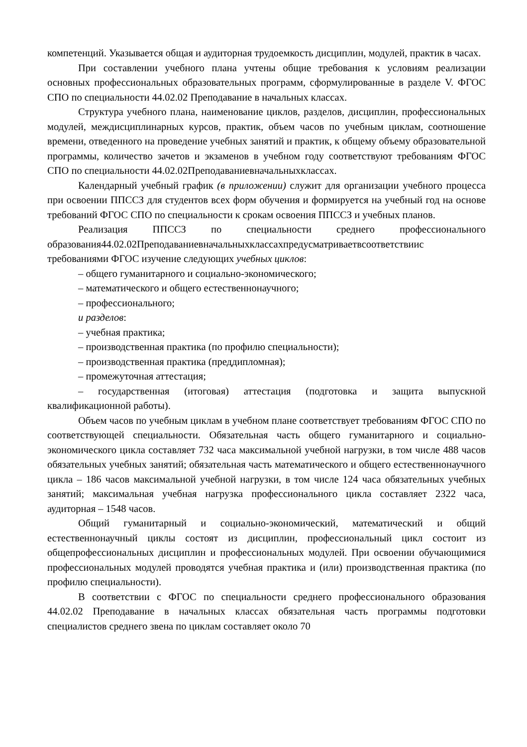компетенций. Указывается общая и аудиторная трудоемкость дисциплин, модулей, практик в часах.
При составлении учебного плана учтены общие требования к условиям реализации основных профессиональных образовательных программ, сформулированные в разделе V. ФГОС СПО по специальности 44.02.02 Преподавание в начальных классах.
Структура учебного плана, наименование циклов, разделов, дисциплин, профессиональных модулей, междисциплинарных курсов, практик, объем часов по учебным циклам, соотношение времени, отведенного на проведение учебных занятий и практик, к общему объему образовательной программы, количество зачетов и экзаменов в учебном году соответствуют требованиям ФГОС СПО по специальности 44.02.02Преподаваниевначальныхклассах.
Календарный учебный график (в приложении) служит для организации учебного процесса при освоении ППССЗ для студентов всех форм обучения и формируется на учебный год на основе требований ФГОС СПО по специальности к срокам освоения ППССЗ и учебных планов.
Реализация ППССЗ по специальности среднего профессионального образования44.02.02Преподаваниевначальныхклассахпредусматриваетвсоответствиис требованиями ФГОС изучение следующих учебных циклов:
– общего гуманитарного и социально-экономического;
– математического и общего естественнонаучного;
– профессионального;
и разделов:
– учебная практика;
– производственная практика (по профилю специальности);
– производственная практика (преддипломная);
– промежуточная аттестация;
– государственная (итоговая) аттестация (подготовка и защита выпускной квалификационной работы).
Объем часов по учебным циклам в учебном плане соответствует требованиям ФГОС СПО по соответствующей специальности. Обязательная часть общего гуманитарного и социально-экономического цикла составляет 732 часа максимальной учебной нагрузки, в том числе 488 часов обязательных учебных занятий; обязательная часть математического и общего естественнонаучного цикла – 186 часов максимальной учебной нагрузки, в том числе 124 часа обязательных учебных занятий; максимальная учебная нагрузка профессионального цикла составляет 2322 часа, аудиторная – 1548 часов.
Общий гуманитарный и социально-экономический, математический и общий естественнонаучный циклы состоят из дисциплин, профессиональный цикл состоит из общепрофессиональных дисциплин и профессиональных модулей. При освоении обучающимися профессиональных модулей проводятся учебная практика и (или) производственная практика (по профилю специальности).
В соответствии с ФГОС по специальности среднего профессионального образования 44.02.02 Преподавание в начальных классах обязательная часть программы подготовки специалистов среднего звена по циклам составляет около 70